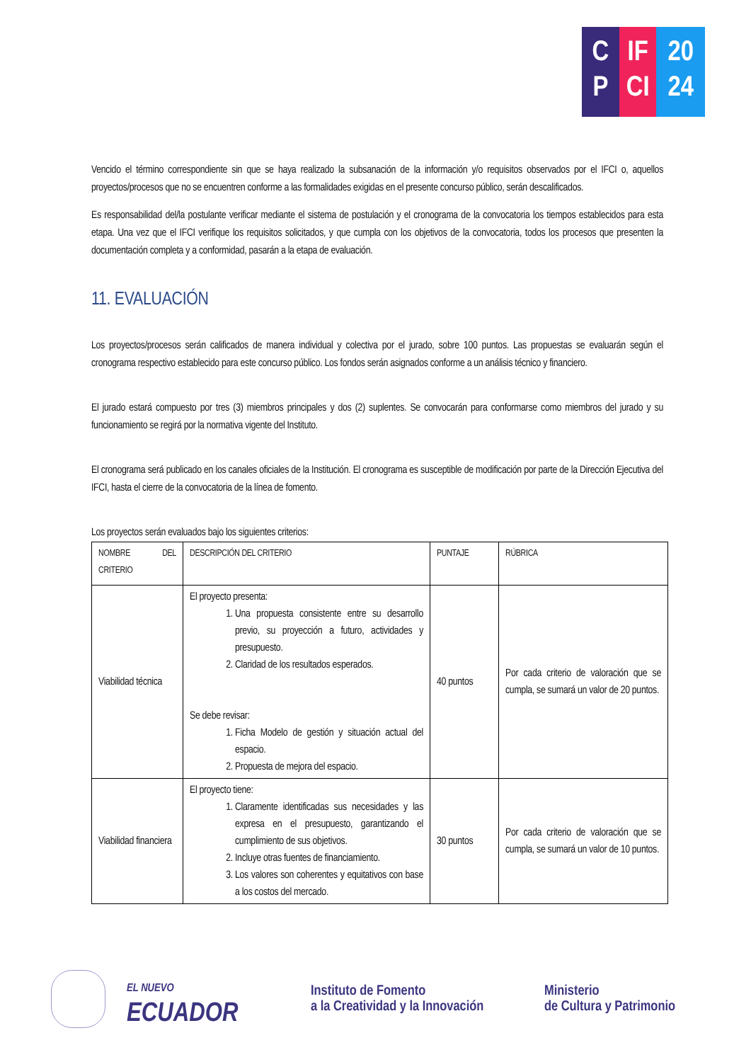C
P
IF
CI
20
24
Vencido el término correspondiente sin que se haya realizado la subsanación de la información y/o requisitos observados por el IFCI o, aquellos proyectos/procesos que no se encuentren conforme a las formalidades exigidas en el presente concurso público, serán descalificados.
Es responsabilidad del/la postulante verificar mediante el sistema de postulación y el cronograma de la convocatoria los tiempos establecidos para esta etapa. Una vez que el IFCI verifique los requisitos solicitados, y que cumpla con los objetivos de la convocatoria, todos los procesos que presenten la documentación completa y a conformidad, pasarán a la etapa de evaluación.
11. EVALUACIÓN
Los proyectos/procesos serán calificados de manera individual y colectiva por el jurado, sobre 100 puntos. Las propuestas se evaluarán según el cronograma respectivo establecido para este concurso público. Los fondos serán asignados conforme a un análisis técnico y financiero.
El jurado estará compuesto por tres (3) miembros principales y dos (2) suplentes. Se convocarán para conformarse como miembros del jurado y su funcionamiento se regirá por la normativa vigente del Instituto.
El cronograma será publicado en los canales oficiales de la Institución. El cronograma es susceptible de modificación por parte de la Dirección Ejecutiva del IFCI, hasta el cierre de la convocatoria de la línea de fomento.
Los proyectos serán evaluados bajo los siguientes criterios:
| NOMBRE DEL CRITERIO | DESCRIPCIÓN DEL CRITERIO | PUNTAJE | RÚBRICA |
| --- | --- | --- | --- |
| Viabilidad técnica | El proyecto presenta: 1. Una propuesta consistente entre su desarrollo previo, su proyección a futuro, actividades y presupuesto. 2. Claridad de los resultados esperados. Se debe revisar: 1. Ficha Modelo de gestión y situación actual del espacio. 2. Propuesta de mejora del espacio. | 40 puntos | Por cada criterio de valoración que se cumpla, se sumará un valor de 20 puntos. |
| Viabilidad financiera | El proyecto tiene: 1. Claramente identificadas sus necesidades y las expresa en el presupuesto, garantizando el cumplimiento de sus objetivos. 2. Incluye otras fuentes de financiamiento. 3. Los valores son coherentes y equitativos con base a los costos del mercado. | 30 puntos | Por cada criterio de valoración que se cumpla, se sumará un valor de 10 puntos. |
EL NUEVO
ECUADOR
Instituto de Fomento
a la Creatividad y la Innovación
Ministerio
de Cultura y Patrimonio